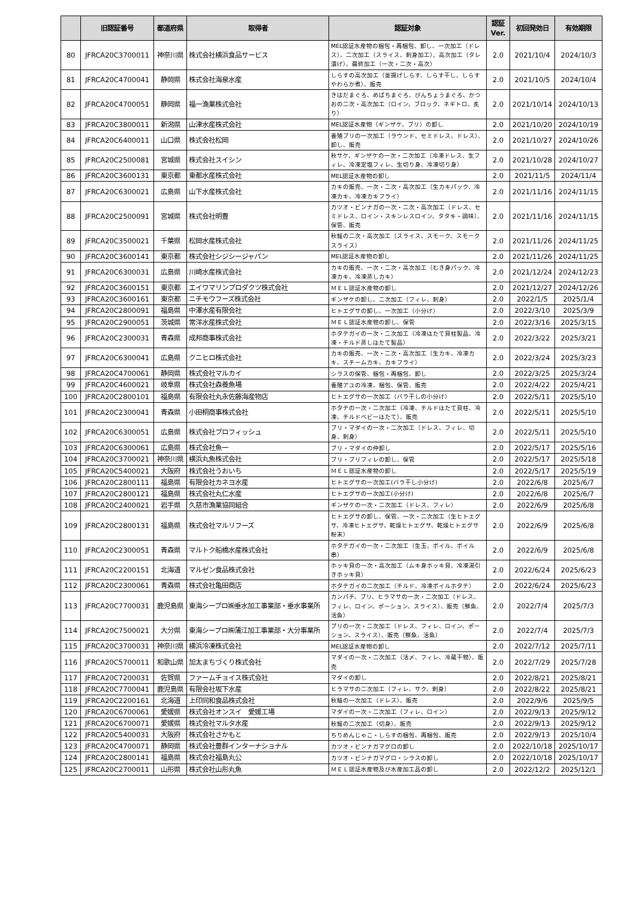| | 旧認証番号 | 都道府県 | 取得者 | 認証対象 | 認証 Ver. | 初回発効日 | 有効期限 |
| --- | --- | --- | --- | --- | --- | --- | --- |
| 80 | JFRCA20C3700011 | 神奈川県 | 株式会社横浜食品サービス | MEL認証水産物の梱包・再梱包、卸し、一次加工（ドレス）、二次加工（スライス、刺身加工）、高次加工（タレ漬け）、最終加工（一次・二次・高次） | 2.0 | 2021/10/4 | 2024/10/3 |
| 81 | JFRCA20C4700041 | 静岡県 | 株式会社海泉水産 | しらすの高次加工（釜揚げしらす、しらす干し、しらすやわらか煮）、販売 | 2.0 | 2021/10/5 | 2024/10/4 |
| 82 | JFRCA20C4700051 | 静岡県 | 福一漁業株式会社 | きはだまぐろ、めばちまぐろ、びんちょうまぐろ、かつおの二次・高次加工（ロイン、ブロック、ネギトロ、炙り） | 2.0 | 2021/10/14 | 2024/10/13 |
| 83 | JFRCA20C3800011 | 新潟県 | 山津水産株式会社 | MEL認証水産物（ギンザケ、ブリ）の卸し | 2.0 | 2021/10/20 | 2024/10/19 |
| 84 | JFRCA20C6400011 | 山口県 | 株式会社松岡 | 養殖ブリの一次加工（ラウンド、セミドレス、ドレス）、卸し、販売 | 2.0 | 2021/10/27 | 2024/10/26 |
| 85 | JFRCA20C2500081 | 宮城県 | 株式会社スイシン | 秋サケ、ギンザケの一次・二次加工（冷凍ドレス、生フィレ、冷凍定塩フィレ、生切り身、冷凍切り身） | 2.0 | 2021/10/28 | 2024/10/27 |
| 86 | JFRCA20C3600131 | 東京都 | 東都水産株式会社 | MEL認証水産物の卸し | 2.0 | 2021/11/5 | 2024/11/4 |
| 87 | JFRCA20C6300021 | 広島県 | 山下水産株式会社 | カキの販売、一次・二次・高次加工（生カキパック、冷凍カキ、冷凍カキフライ） | 2.0 | 2021/11/16 | 2024/11/15 |
| 88 | JFRCA20C2500091 | 宮城県 | 株式会社明豊 | カツオ・ビンナガの一次・二次・高次加工（ドレス、セミドレス、ロイン・スキンレスロイン、タタキ・調味）、保管、販売 | 2.0 | 2021/11/16 | 2024/11/15 |
| 89 | JFRCA20C3500021 | 千葉県 | 松岡水産株式会社 | 秋鮭の二次・高次加工（スライス、スモーク、スモークスライス） | 2.0 | 2021/11/26 | 2024/11/25 |
| 90 | JFRCA20C3600141 | 東京都 | 株式会社シジシージャパン | MEL認証水産物の卸し | 2.0 | 2021/11/26 | 2024/11/25 |
| 91 | JFRCA20C6300031 | 広島県 | 川崎水産株式会社 | カキの販売、一次・二次・高次加工（むき身パック、冷凍カキ、冷凍蒸しカキ） | 2.0 | 2021/12/24 | 2024/12/23 |
| 92 | JFRCA20C3600151 | 東京都 | エイワマリンプロダクツ株式会社 | ＭＥＬ認証水産物の卸し | 2.0 | 2021/12/27 | 2024/12/26 |
| 93 | JFRCA20C3600161 | 東京都 | ニチモウフーズ株式会社 | ギンザケの卸し、二次加工（フィレ、刺身） | 2.0 | 2022/1/5 | 2025/1/4 |
| 94 | JFRCA20C2800091 | 福島県 | 中澤水産有限会社 | ヒトエグサの卸し、一次加工（小分け） | 2.0 | 2022/3/10 | 2025/3/9 |
| 95 | JFRCA20C2900051 | 茨城県 | 常洋水産株式会社 | ＭＥＬ認証水産物の卸し、保管 | 2.0 | 2022/3/16 | 2025/3/15 |
| 96 | JFRCA20C2300031 | 青森県 | 成邦商事株式会社 | ホタテガイの一次・二次加工（冷凍ほたて貝柱製品、冷凍・チルド蒸しほたて製品） | 2.0 | 2022/3/22 | 2025/3/21 |
| 97 | JFRCA20C6300041 | 広島県 | クニヒロ株式会社 | カキの販売、一次・二次・高次加工（生カキ、冷凍カキ、スチームカキ、カキフライ） | 2.0 | 2022/3/24 | 2025/3/23 |
| 98 | JFRCA20C4700061 | 静岡県 | 株式会社マルカイ | シラスの保管、梱包・再梱包、卸し | 2.0 | 2022/3/25 | 2025/3/24 |
| 99 | JFRCA20C4600021 | 岐阜県 | 株式会社森養魚場 | 養殖アユの冷凍、梱包、保管、販売 | 2.0 | 2022/4/22 | 2025/4/21 |
| 100 | JFRCA20C2800101 | 福島県 | 有限会社丸永佐藤海産物店 | ヒトエグサの一次加工（バラ干しの小分け） | 2.0 | 2022/5/11 | 2025/5/10 |
| 101 | JFRCA20C2300041 | 青森県 | 小田桐商事株式会社 | ホタテの一次・二次加工（冷凍、チルドほたて貝柱、冷凍、チルドベビーほたて）、販売 | 2.0 | 2022/5/11 | 2025/5/10 |
| 102 | JFRCA20C6300051 | 広島県 | 株式会社プロフィッシュ | ブリ・マダイの一次・二次加工（ドレス、フィレ、切身、刺身） | 2.0 | 2022/5/11 | 2025/5/10 |
| 103 | JFRCA20C6300061 | 広島県 | 株式会社魚一 | ブリ・マダイの仲卸し | 2.0 | 2022/5/17 | 2025/5/16 |
| 104 | JFRCA20C3700021 | 神奈川県 | 横浜丸魚株式会社 | ブリ・ブリフィレの卸し、保管 | 2.0 | 2022/5/17 | 2025/5/18 |
| 105 | JFRCA20C5400021 | 大阪府 | 株式会社うおいち | ＭＥＬ認証水産物の卸し | 2.0 | 2022/5/17 | 2025/5/19 |
| 106 | JFRCA20C2800111 | 福島県 | 有限会社カネヨ水産 | ヒトエグサの一次加工(バラ干し小分け) | 2.0 | 2022/6/8 | 2025/6/7 |
| 107 | JFRCA20C2800121 | 福島県 | 株式会社丸仁水産 | ヒトエグサの一次加工(小分け) | 2.0 | 2022/6/8 | 2025/6/7 |
| 108 | JFRCA20C2400021 | 岩手県 | 久慈市漁業協同組合 | ギンザケの一次・二次加工（ドレス、フィレ） | 2.0 | 2022/6/9 | 2025/6/8 |
| 109 | JFRCA20C2800131 | 福島県 | 株式会社マルリフーズ | ヒトエグサの卸し、保管、一次・二次加工（生ヒトエグサ、冷凍ヒトエグサ、乾燥ヒトエグサ、乾燥ヒトエグサ粉末） | 2.0 | 2022/6/9 | 2025/6/8 |
| 110 | JFRCA20C2300051 | 青森県 | マルトク船橋水産株式会社 | ホタテガイの一次・二次加工（生玉、ボイル、ボイル串） | 2.0 | 2022/6/9 | 2025/6/8 |
| 111 | JFRCA20C2200151 | 北海道 | マルゼン食品株式会社 | ホッキ貝の一次・高次加工（ムキ身ホッキ貝、冷凍湯引きホッキ貝） | 2.0 | 2022/6/24 | 2025/6/23 |
| 112 | JFRCA20C2300061 | 青森県 | 株式会社亀田商店 | ホタテガイの二次加工（チルド、冷凍ボイルホタテ） | 2.0 | 2022/6/24 | 2025/6/23 |
| 113 | JFRCA20C7700031 | 鹿児島県 | 東海シープロ㈱垂水加工事業部・垂水事業所 | カンパチ、ブリ、ヒラマサの一次・二次加工（ドレス、フィレ、ロイン、ポーション、スライス）、販売（鮮魚、活魚） | 2.0 | 2022/7/4 | 2025/7/3 |
| 114 | JFRCA20C7500021 | 大分県 | 東海シープロ㈱蒲江加工事業部・大分事業所 | ブリの一次・二次加工（ドレス、フィレ、ロイン、ポーション、スライス）、販売（鮮魚、活魚） | 2.0 | 2022/7/4 | 2025/7/3 |
| 115 | JFRCA20C3700031 | 神奈川県 | 横浜冷凍株式会社 | MEL認証水産物の卸し | 2.0 | 2022/7/12 | 2025/7/11 |
| 116 | JFRCA20C5700011 | 和歌山県 | 加太まちづくり株式会社 | マダイの一次・二次加工（活〆、フィレ、冷蔵干物）、販売 | 2.0 | 2022/7/29 | 2025/7/28 |
| 117 | JFRCA20C7200031 | 佐賀県 | ファームチョイス株式会社 | マダイの卸し | 2.0 | 2022/8/21 | 2025/8/21 |
| 118 | JFRCA20C7700041 | 鹿児島県 | 有限会社坂下水産 | ヒラマサの二次加工（フィレ、サク、刺身） | 2.0 | 2022/8/22 | 2025/8/21 |
| 119 | JFRCA20C2200161 | 北海道 | 上印同和食品株式会社 | 秋鮭の一次加工（ドレス）、販売 | 2.0 | 2022/9/6 | 2025/9/5 |
| 120 | JFRCA20C6700061 | 愛媛県 | 株式会社オンスイ 愛媛工場 | マダイの一次・二次加工（フィレ、ロイン） | 2.0 | 2022/9/13 | 2025/9/12 |
| 121 | JFRCA20C6700071 | 愛媛県 | 株式会社マルタ水産 | 秋鮭の二次加工（切身）、販売 | 2.0 | 2022/9/13 | 2025/9/12 |
| 122 | JFRCA20C5400031 | 大阪府 | 株式会社さかもと | ちりめんじゃこ・しらすの梱包、再梱包、販売 | 2.0 | 2022/9/13 | 2025/10/4 |
| 123 | JFRCA20C4700071 | 静岡県 | 株式会社豊群インターナショナル | カツオ・ビンナガマグロの卸し | 2.0 | 2022/10/18 | 2025/10/17 |
| 124 | JFRCA20C2800141 | 福島県 | 株式会社福島丸公 | カツオ・ビンナガマグロ・シラスの卸し | 2.0 | 2022/10/18 | 2025/10/17 |
| 125 | JFRCA20C2700011 | 山形県 | 株式会社山形丸魚 | ＭＥＬ認証水産物及び水産加工品の卸し | 2.0 | 2022/12/2 | 2025/12/1 |